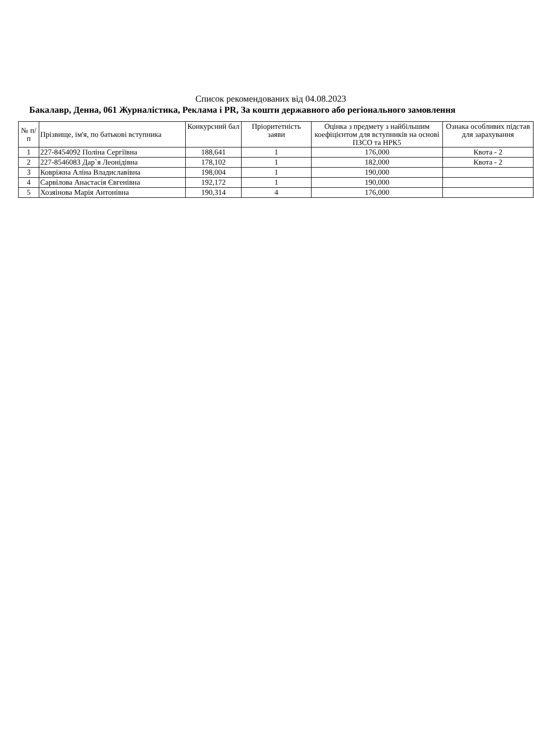Список рекомендованих від 04.08.2023
Бакалавр, Денна, 061 Журналістика, Реклама і PR, За кошти державного або регіонального замовлення
| № п/п | Прізвище, ім'я, по батькові вступника | Конкурсний бал | Пріоритетність заяви | Оцінка з предмету з найбільшим коефіцієнтом для вступників на основі ПЗСО та НРК5 | Ознака особливих підстав для зарахування |
| --- | --- | --- | --- | --- | --- |
| 1 | 227-8454092 Поліна Сергіївна | 188,641 | 1 | 176,000 | Квота - 2 |
| 2 | 227-8546083 Дар`я Леонідівна | 178,102 | 1 | 182,000 | Квота - 2 |
| 3 | Ковріжна Аліна Владиславівна | 198,004 | 1 | 190,000 | |
| 4 | Сарвілова Анастасія Євгенівна | 192,172 | 1 | 190,000 | |
| 5 | Хозяінова Марія Антонівна | 190,314 | 4 | 176,000 | |